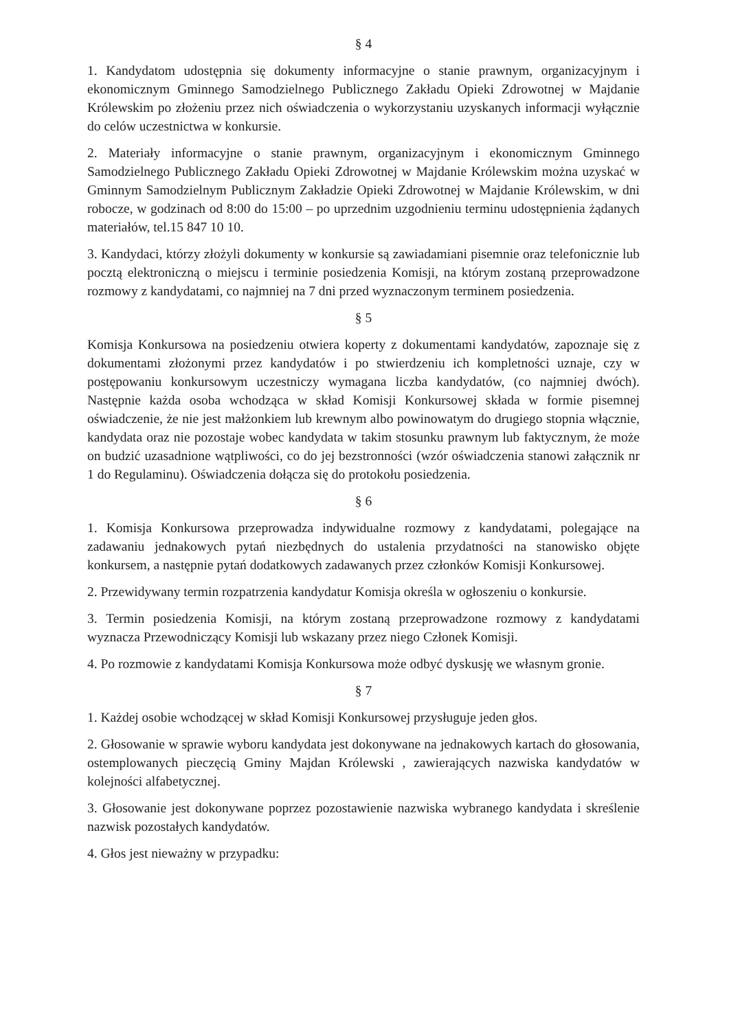§ 4
1. Kandydatom udostępnia się dokumenty informacyjne o stanie prawnym, organizacyjnym i ekonomicznym Gminnego Samodzielnego Publicznego Zakładu Opieki Zdrowotnej w Majdanie Królewskim po złożeniu przez nich oświadczenia o wykorzystaniu uzyskanych informacji wyłącznie do celów uczestnictwa w konkursie.
2. Materiały informacyjne o stanie prawnym, organizacyjnym i ekonomicznym Gminnego Samodzielnego Publicznego Zakładu Opieki Zdrowotnej w Majdanie Królewskim można uzyskać w Gminnym Samodzielnym Publicznym Zakładzie Opieki Zdrowotnej w Majdanie Królewskim, w dni robocze, w godzinach od 8:00 do 15:00 – po uprzednim uzgodnieniu terminu udostępnienia żądanych materiałów, tel.15 847 10 10.
3. Kandydaci, którzy złożyli dokumenty w konkursie są zawiadamiani pisemnie oraz telefonicznie lub pocztą elektroniczną o miejscu i terminie posiedzenia Komisji, na którym zostaną przeprowadzone rozmowy z kandydatami, co najmniej na 7 dni przed wyznaczonym terminem posiedzenia.
§ 5
Komisja Konkursowa na posiedzeniu otwiera koperty z dokumentami kandydatów, zapoznaje się z dokumentami złożonymi przez kandydatów i po stwierdzeniu ich kompletności uznaje, czy w postępowaniu konkursowym uczestniczy wymagana liczba kandydatów, (co najmniej dwóch). Następnie każda osoba wchodząca w skład Komisji Konkursowej składa w formie pisemnej oświadczenie, że nie jest małżonkiem lub krewnym albo powinowatym do drugiego stopnia włącznie, kandydata oraz nie pozostaje wobec kandydata w takim stosunku prawnym lub faktycznym, że może on budzić uzasadnione wątpliwości, co do jej bezstronności (wzór oświadczenia stanowi załącznik nr 1 do Regulaminu). Oświadczenia dołącza się do protokołu posiedzenia.
§ 6
1. Komisja Konkursowa przeprowadza indywidualne rozmowy z kandydatami, polegające na zadawaniu jednakowych pytań niezbędnych do ustalenia przydatności na stanowisko objęte konkursem, a następnie pytań dodatkowych zadawanych przez członków Komisji Konkursowej.
2. Przewidywany termin rozpatrzenia kandydatur Komisja określa w ogłoszeniu o konkursie.
3. Termin posiedzenia Komisji, na którym zostaną przeprowadzone rozmowy z kandydatami wyznacza Przewodniczący Komisji lub wskazany przez niego Członek Komisji.
4. Po rozmowie z kandydatami Komisja Konkursowa może odbyć dyskusję we własnym gronie.
§ 7
1. Każdej osobie wchodzącej w skład Komisji Konkursowej przysługuje jeden głos.
2. Głosowanie w sprawie wyboru kandydata jest dokonywane na jednakowych kartach do głosowania, ostemplowanych pieczęcią Gminy Majdan Królewski , zawierających nazwiska kandydatów w kolejności alfabetycznej.
3. Głosowanie jest dokonywane poprzez pozostawienie nazwiska wybranego kandydata i skreślenie nazwisk pozostałych kandydatów.
4. Głos jest nieważny w przypadku: